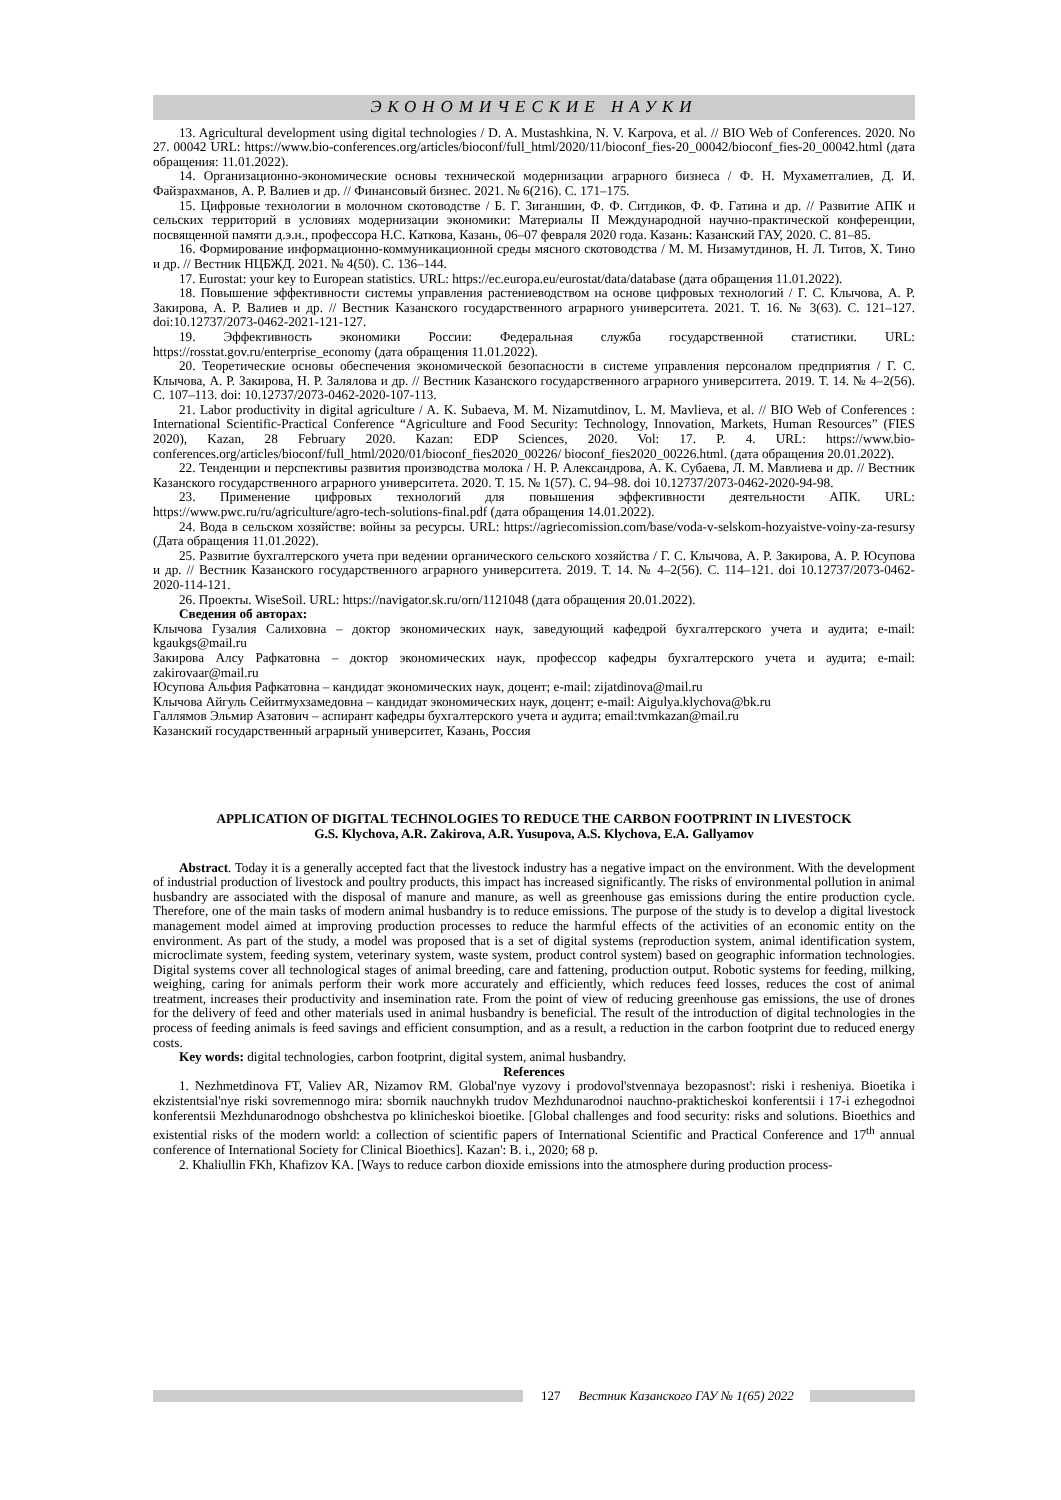ЭКОНОМИЧЕСКИЕ НАУКИ
13. Agricultural development using digital technologies / D. A. Mustashkina, N. V. Karpova, et al. // BIO Web of Conferences. 2020. No 27. 00042 URL: https://www.bio-conferences.org/articles/bioconf/full_html/2020/11/bioconf_fies-20_00042/bioconf_fies-20_00042.html (дата обращения: 11.01.2022).
14. Организационно-экономические основы технической модернизации аграрного бизнеса / Ф. Н. Мухаметгалиев, Д. И. Файзрахманов, А. Р. Валиев и др. // Финансовый бизнес. 2021. № 6(216). С. 171–175.
15. Цифровые технологии в молочном скотоводстве / Б. Г. Зиганшин, Ф. Ф. Ситдиков, Ф. Ф. Гатина и др. // Развитие АПК и сельских территорий в условиях модернизации экономики: Материалы II Международной научно-практической конференции, посвященной памяти д.э.н., профессора Н.С. Каткова, Казань, 06–07 февраля 2020 года. Казань: Казанский ГАУ, 2020. С. 81–85.
16. Формирование информационно-коммуникационной среды мясного скотоводства / М. М. Низамутдинов, Н. Л. Титов, Х. Тино и др. // Вестник НЦБЖД. 2021. № 4(50). С. 136–144.
17. Eurostat: your key to European statistics. URL: https://ec.europa.eu/eurostat/data/database (дата обращения 11.01.2022).
18. Повышение эффективности системы управления растениеводством на основе цифровых технологий / Г. С. Клычова, А. Р. Закирова, А. Р. Валиев и др. // Вестник Казанского государственного аграрного университета. 2021. Т. 16. № 3(63). С. 121–127. doi:10.12737/2073-0462-2021-121-127.
19. Эффективность экономики России: Федеральная служба государственной статистики. URL: https://rosstat.gov.ru/enterprise_economy (дата обращения 11.01.2022).
20. Теоретические основы обеспечения экономической безопасности в системе управления персоналом предприятия / Г. С. Клычова, А. Р. Закирова, Н. Р. Залялова и др. // Вестник Казанского государственного аграрного университета. 2019. Т. 14. № 4–2(56). С. 107–113. doi: 10.12737/2073-0462-2020-107-113.
21. Labor productivity in digital agriculture / A. K. Subaeva, M. M. Nizamutdinov, L. M. Mavlieva, et al. // BIO Web of Conferences : International Scientific-Practical Conference “Agriculture and Food Security: Technology, Innovation, Markets, Human Resources” (FIES 2020), Kazan, 28 February 2020. Kazan: EDP Sciences, 2020. Vol: 17. P. 4. URL: https://www.bio-conferences.org/articles/bioconf/full_html/2020/01/bioconf_fies2020_00226/ bioconf_fies2020_00226.html. (дата обращения 20.01.2022).
22. Тенденции и перспективы развития производства молока / Н. Р. Александрова, А. К. Субаева, Л. М. Мавлиева и др. // Вестник Казанского государственного аграрного университета. 2020. Т. 15. № 1(57). С. 94–98. doi 10.12737/2073-0462-2020-94-98.
23. Применение цифровых технологий для повышения эффективности деятельности АПК. URL: https://www.pwc.ru/ru/agriculture/agro-tech-solutions-final.pdf (дата обращения 14.01.2022).
24. Вода в сельском хозяйстве: войны за ресурсы. URL: https://agriecomission.com/base/voda-v-selskom-hozyaistve-voiny-za-resursy (Дата обращения 11.01.2022).
25. Развитие бухгалтерского учета при ведении органического сельского хозяйства / Г. С. Клычова, А. Р. Закирова, А. Р. Юсупова и др. // Вестник Казанского государственного аграрного университета. 2019. Т. 14. № 4–2(56). С. 114–121. doi 10.12737/2073-0462-2020-114-121.
26. Проекты. WiseSoil. URL: https://navigator.sk.ru/orn/1121048 (дата обращения 20.01.2022).
Сведения об авторах:
Клычова Гузалия Салиховна – доктор экономических наук, заведующий кафедрой бухгалтерского учета и аудита; e-mail: kgaukgs@mail.ru
Закирова Алсу Рафкатовна – доктор экономических наук, профессор кафедры бухгалтерского учета и аудита; e-mail: zakirovaar@mail.ru
Юсупова Альфия Рафкатовна – кандидат экономических наук, доцент; e-mail: zijatdinova@mail.ru
Клычова Айгуль Сейитмухзамедовна – кандидат экономических наук, доцент; e-mail: Aigulya.klychova@bk.ru
Галлямов Эльмир Азатович – аспирант кафедры бухгалтерского учета и аудита; email:tvmkazan@mail.ru
Казанский государственный аграрный университет, Казань, Россия
APPLICATION OF DIGITAL TECHNOLOGIES TO REDUCE THE CARBON FOOTPRINT IN LIVESTOCK
G.S. Klychova, A.R. Zakirova, A.R. Yusupova, A.S. Klychova, E.A. Gallyamov
Abstract. Today it is a generally accepted fact that the livestock industry has a negative impact on the environment. With the development of industrial production of livestock and poultry products, this impact has increased significantly. The risks of environmental pollution in animal husbandry are associated with the disposal of manure and manure, as well as greenhouse gas emissions during the entire production cycle. Therefore, one of the main tasks of modern animal husbandry is to reduce emissions. The purpose of the study is to develop a digital livestock management model aimed at improving production processes to reduce the harmful effects of the activities of an economic entity on the environment. As part of the study, a model was proposed that is a set of digital systems (reproduction system, animal identification system, microclimate system, feeding system, veterinary system, waste system, product control system) based on geographic information technologies. Digital systems cover all technological stages of animal breeding, care and fattening, production output. Robotic systems for feeding, milking, weighing, caring for animals perform their work more accurately and efficiently, which reduces feed losses, reduces the cost of animal treatment, increases their productivity and insemination rate. From the point of view of reducing greenhouse gas emissions, the use of drones for the delivery of feed and other materials used in animal husbandry is beneficial. The result of the introduction of digital technologies in the process of feeding animals is feed savings and efficient consumption, and as a result, a reduction in the carbon footprint due to reduced energy costs.
Key words: digital technologies, carbon footprint, digital system, animal husbandry.
References
1. Nezhmetdinova FT, Valiev AR, Nizamov RM. Global'nye vyzovy i prodovol'stvennaya bezopasnost': riski i resheniya. Bioetika i ekzistentsial'nye riski sovremennogo mira: sbornik nauchnykh trudov Mezhdunarodnoi nauchno-prakticheskoi konferentsii i 17-i ezhegodnoi konferentsii Mezhdunarodnogo obshchestva po klinicheskoi bioetike. [Global challenges and food security: risks and solutions. Bioethics and existential risks of the modern world: a collection of scientific papers of International Scientific and Practical Conference and 17<sup>th</sup> annual conference of International Society for Clinical Bioethics]. Kazan': B. i., 2020; 68 p.
2. Khaliullin FKh, Khafizov KA. [Ways to reduce carbon dioxide emissions into the atmosphere during production process-
127 Вестник Казанского ГАУ № 1(65) 2022